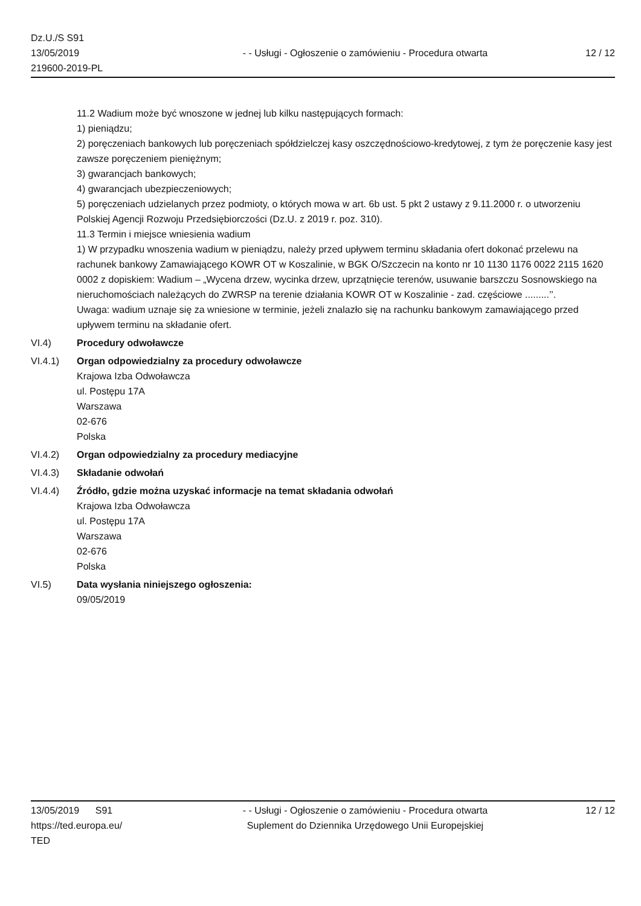Dz.U./S S91
13/05/2019
219600-2019-PL
- - Usługi - Ogłoszenie o zamówieniu - Procedura otwarta
12 / 12
11.2 Wadium może być wnoszone w jednej lub kilku następujących formach:
1) pieniądzu;
2) poręczeniach bankowych lub poręczeniach spółdzielczej kasy oszczędnościowo-kredytowej, z tym że poręczenie kasy jest zawsze poręczeniem pieniężnym;
3) gwarancjach bankowych;
4) gwarancjach ubezpieczeniowych;
5) poręczeniach udzielanych przez podmioty, o których mowa w art. 6b ust. 5 pkt 2 ustawy z 9.11.2000 r. o utworzeniu Polskiej Agencji Rozwoju Przedsiębiorczości (Dz.U. z 2019 r. poz. 310).
11.3 Termin i miejsce wniesienia wadium
1) W przypadku wnoszenia wadium w pieniądzu, należy przed upływem terminu składania ofert dokonać przelewu na rachunek bankowy Zamawiającego KOWR OT w Koszalinie, w BGK O/Szczecin na konto nr 10 1130 1176 0022 2115 1620 0002 z dopiskiem: Wadium – „Wycena drzew, wycinka drzew, uprzątnięcie terenów, usuwanie barszczu Sosnowskiego na nieruchomościach należących do ZWRSP na terenie działania KOWR OT w Koszalinie - zad. częściowe .........’’.
Uwaga: wadium uznaje się za wniesione w terminie, jeżeli znalazło się na rachunku bankowym zamawiającego przed upływem terminu na składanie ofert.
VI.4) Procedury odwoławcze
VI.4.1) Organ odpowiedzialny za procedury odwoławcze
Krajowa Izba Odwoławcza
ul. Postępu 17A
Warszawa
02-676
Polska
VI.4.2) Organ odpowiedzialny za procedury mediacyjne
VI.4.3) Składanie odwołań
VI.4.4) Źródło, gdzie można uzyskać informacje na temat składania odwołań
Krajowa Izba Odwoławcza
ul. Postępu 17A
Warszawa
02-676
Polska
VI.5) Data wysłania niniejszego ogłoszenia:
09/05/2019
13/05/2019 S91
https://ted.europa.eu/
TED
- - Usługi - Ogłoszenie o zamówieniu - Procedura otwarta
Suplement do Dziennika Urzędowego Unii Europejskiej
12 / 12